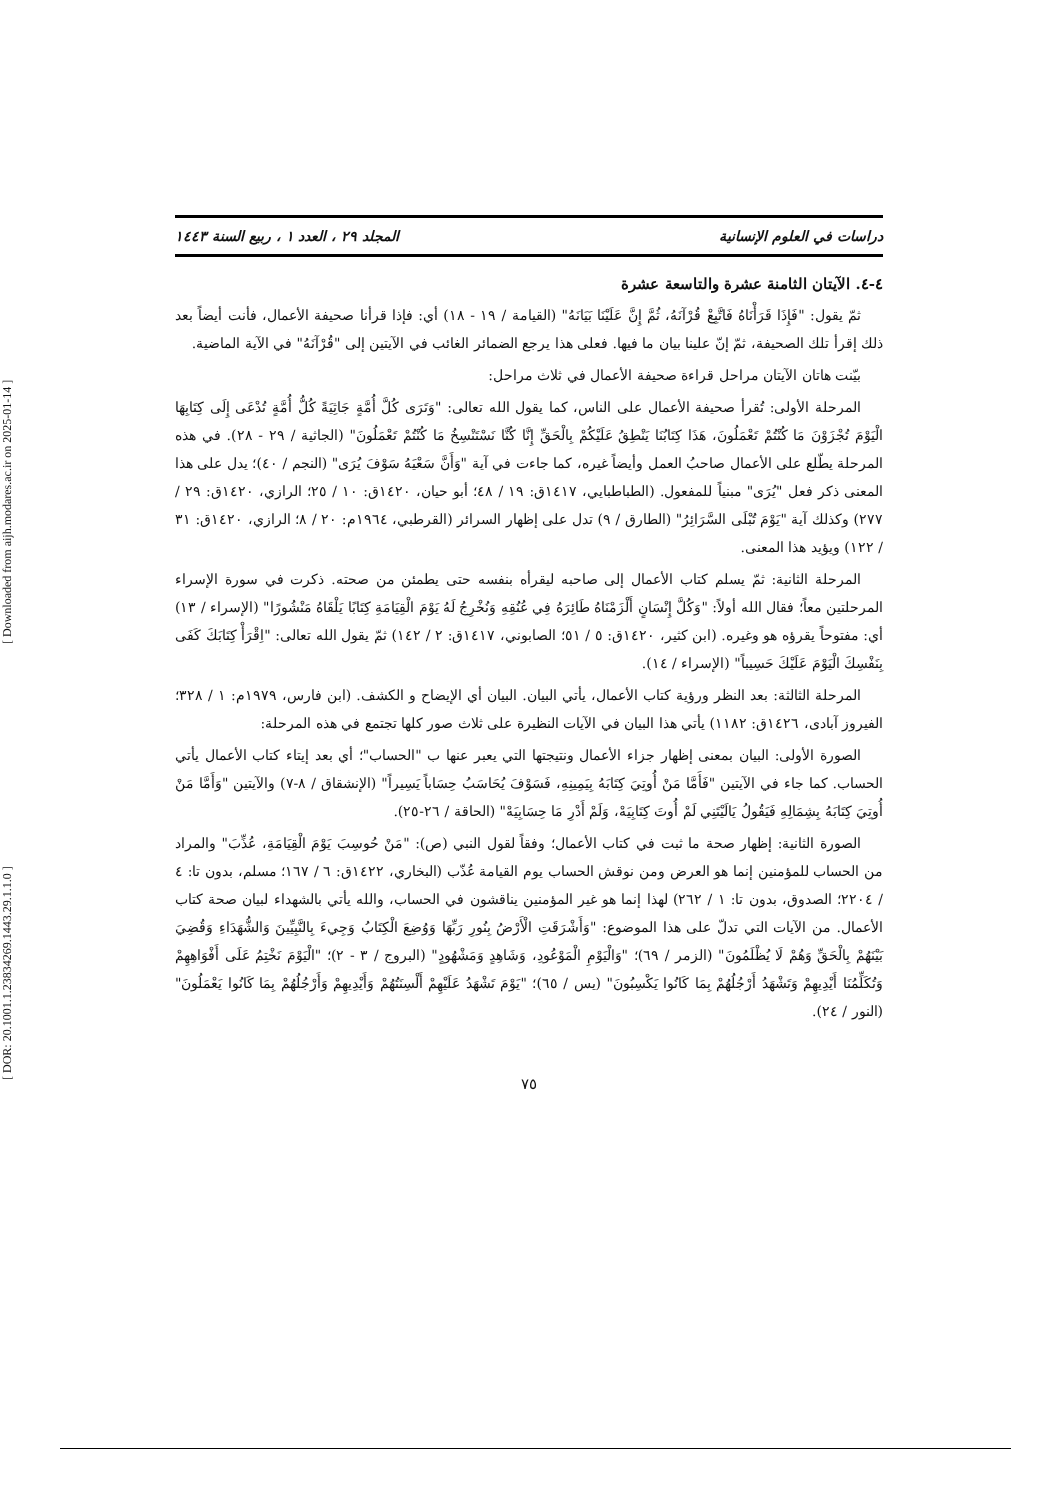[ DOR: 20.1001.1.23834269.1443.29.1.1.0 ] [ Downloaded from aijh.modares.ac.ir on 2025-01-14 ]
دراسات في العلوم الإنسانية المجلد ٢٩ ، العدد ١ ، ربيع السنة ١٤٤٣
٤-٤. الآيتان الثامنة عشرة والتاسعة عشرة
ثمّ يقول: "فَإِذَا قَرَأْنَاهُ فَاتَّبِعْ قُرْآنَهُ، ثُمَّ إِنَّ عَلَيْنَا بَيَانَهُ" (القيامة / ١٩ - ١٨) أي: فإذا قرأنا صحيفة الأعمال، فأنت أيضاً بعد ذلك إقرأ تلك الصحيفة، ثمّ إنّ علينا بيان ما فيها. فعلى هذا يرجع الضمائر الغائب في الآيتين إلى "قُرْآنَهُ" في الآية الماضية.
بيّنت هاتان الآيتان مراحل قراءة صحيفة الأعمال في ثلاث مراحل:
المرحلة الأولى: تُقرأ صحيفة الأعمال على الناس، كما يقول الله تعالى: "وَتَرَى كُلَّ أُمَّةٍ جَاثِيَةً كُلُّ أُمَّةٍ تُدْعَى إِلَى كِتَابِهَا الْيَوْمَ تُجْزَوْنَ مَا كُنْتُمْ تَعْمَلُونَ، هَذَا كِتَابُنَا يَنْطِقُ عَلَيْكُمْ بِالْحَقِّ إِنَّا كُنَّا نَسْتَنْسِخُ مَا كُنْتُمْ تَعْمَلُونَ" (الجاثية / ٢٩ - ٢٨). في هذه المرحلة يطّلع على الأعمال صاحبُ العمل وأيضاً غيره، كما جاءت في آية "وَأَنَّ سَعْيَهُ سَوْفَ يُرَى" (النجم / ٤٠)؛ يدل على هذا المعنى ذكر فعل "يُرَى" مبنياً للمفعول. (الطباطبايي، ١٤١٧ق: ١٩ / ٤٨؛ أبو حيان، ١٤٢٠ق: ١٠ / ٢٥؛ الرازي، ١٤٢٠ق: ٢٩ / ٢٧٧) وكذلك آية "يَوْمَ تُبْلَى السَّرَائِرُ" (الطارق / ٩) تدل على إظهار السرائر (القرطبي، ١٩٦٤م: ٢٠ / ٨؛ الرازي، ١٤٢٠ق: ٣١ / ١٢٢) ويؤيد هذا المعنى.
المرحلة الثانية: ثمّ يسلم كتاب الأعمال إلى صاحبه ليقرأه بنفسه حتى يطمئن من صحته. ذكرت في سورة الإسراء المرحلتين معاً؛ فقال الله أولاً: "وَكُلَّ إِنْسَانٍ أَلْزَمْنَاهُ طَائِرَهُ فِي عُنُقِهِ وَنُخْرِجُ لَهُ يَوْمَ الْقِيَامَةِ كِتَابًا يَلْقَاهُ مَنْشُورًا" (الإسراء / ١٣) أي: مفتوحاً يقرؤه هو وغيره. (ابن كثير، ١٤٢٠ق: ٥ / ٥١؛ الصابوني، ١٤١٧ق: ٢ / ١٤٢) ثمّ يقول الله تعالى: "اِقْرَأْ كِتَابَكَ كَفَى بِنَفْسِكَ الْيَوْمَ عَلَيْكَ حَسِيباً" (الإسراء / ١٤).
المرحلة الثالثة: بعد النظر ورؤية كتاب الأعمال، يأتي البيان. البيان أي الإيضاح و الكشف. (ابن فارس، ١٩٧٩م: ١ / ٣٢٨؛ الفيروز آبادى، ١٤٢٦ق: ١١٨٢) يأتي هذا البيان في الآيات النظيرة على ثلاث صور كلها تجتمع في هذه المرحلة:
الصورة الأولى: البيان بمعنى إظهار جزاء الأعمال ونتيجتها التي يعبر عنها ب "الحساب"؛ أي بعد إيتاء كتاب الأعمال يأتي الحساب. كما جاء في الآيتين "فَأَمَّا مَنْ أُوتِيَ كِتَابَهُ بِيَمِينِهِ، فَسَوْفَ يُحَاسَبُ حِسَاباً يَسِيراً" (الإنشقاق / ٨-٧) والآيتين "وَأَمَّا مَنْ أُوتِيَ كِتَابَهُ بِشِمَالِهِ فَيَقُولُ يَالَيْتَنِي لَمْ أُوتَ كِتَابِيَهْ، وَلَمْ أَدْرِ مَا حِسَابِيَهْ" (الحاقة / ٢٦-٢٥).
الصورة الثانية: إظهار صحة ما ثبت في كتاب الأعمال؛ وفقاً لقول النبي (ص): "مَنْ حُوسِبَ يَوْمَ الْقِيَامَةِ، عُذِّبَ" والمراد من الحساب للمؤمنين إنما هو العرض ومن نوقش الحساب يوم القيامة عُذّب (البخاري، ١٤٢٢ق: ٦ / ١٦٧؛ مسلم، بدون تا: ٤ / ٢٢٠٤؛ الصدوق، بدون تا: ١ / ٢٦٢) لهذا إنما هو غير المؤمنين يناقشون في الحساب، والله يأتي بالشهداء لبيان صحة كتاب الأعمال. من الآيات التي تدلّ على هذا الموضوع: "وَأَشْرَقَتِ الْأَرْضُ بِنُورِ رَبِّهَا وَوُضِعَ الْكِتَابُ وَجِيءَ بِالنَّبِيِّينَ وَالشُّهَدَاءِ وَقُضِيَ بَيْنَهُمْ بِالْحَقِّ وَهُمْ لَا يُظْلَمُونَ" (الزمر / ٦٩)؛ "وَالْيَوْمِ الْمَوْعُودِ، وَشَاهِدٍ وَمَشْهُودٍ" (البروج / ٣ - ٢)؛ "الْيَوْمَ نَخْتِمُ عَلَى أَفْوَاهِهِمْ وَتُكَلِّمُنَا أَيْدِيهِمْ وَتَشْهَدُ أَرْجُلُهُمْ بِمَا كَانُوا يَكْسِبُونَ" (يس / ٦٥)؛ "يَوْمَ تَشْهَدُ عَلَيْهِمْ أَلْسِنَتُهُمْ وَأَيْدِيهِمْ وَأَرْجُلُهُمْ بِمَا كَانُوا يَعْمَلُونَ" (النور / ٢٤).
٧٥